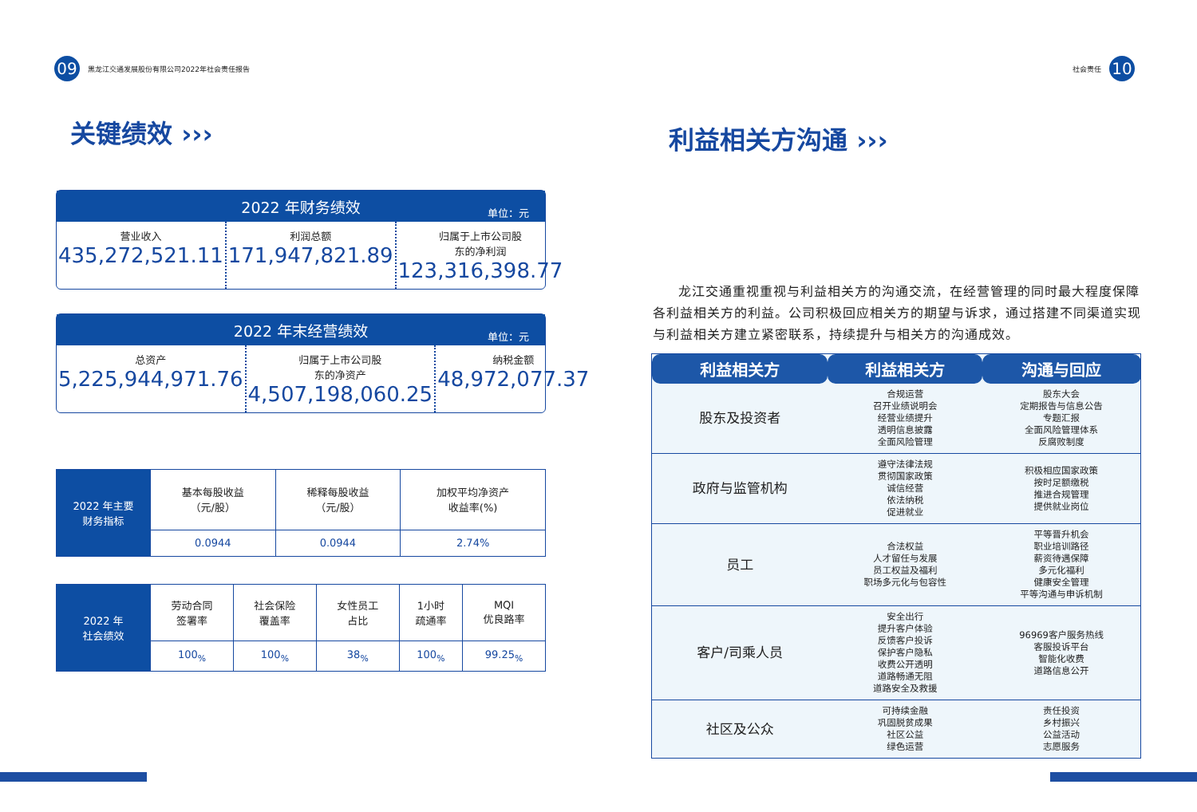09
黑龙江交通发展股份有限公司2022年社会责任报告
关键绩效 ›››
2022 年财务绩效
单位：元
营业收入
435,272,521.11
利润总额
171,947,821.89
归属于上市公司股
东的净利润
123,316,398.77
2022 年末经营绩效
单位：元
总资产
5,225,944,971.76
归属于上市公司股
东的净资产
4,507,198,060.25
纳税金额
48,972,077.37
| 2022 年主要 财务指标 | 基本每股收益 （元/股） | 稀释每股收益 （元/股） | 加权平均净资产 收益率(%) |
| | 0.0944 | 0.0944 | 2.74% |
| 2022 年 社会绩效 | 劳动合同 签署率 | 社会保险 覆盖率 | 女性员工 占比 | 1小时 疏通率 | MQI 优良路率 |
| | 100<sub>%</sub> | 100<sub>%</sub> | 38<sub>%</sub> | 100<sub>%</sub> | 99.25<sub>%</sub> |
社会责任
10
利益相关方沟通 ›››
龙江交通重视重视与利益相关方的沟通交流，在经营管理的同时最大程度保障各利益相关方的利益。公司积极回应相关方的期望与诉求，通过搭建不同渠道实现与利益相关方建立紧密联系，持续提升与相关方的沟通成效。
| 利益相关方 | 利益相关方 | 沟通与回应 |
| --- | --- | --- |
| 股东及投资者 | 合规运营 召开业绩说明会 经营业绩提升 透明信息披露 全面风险管理 | 股东大会 定期报告与信息公告 专题汇报 全面风险管理体系 反腐败制度 |
| 政府与监管机构 | 遵守法律法规 贯彻国家政策 诚信经营 依法纳税 促进就业 | 积极相应国家政策 按时足额缴税 推进合规管理 提供就业岗位 |
| 员工 | 合法权益 人才留任与发展 员工权益及福利 职场多元化与包容性 | 平等晋升机会 职业培训路径 薪资待遇保障 多元化福利 健康安全管理 平等沟通与申诉机制 |
| 客户/司乘人员 | 安全出行 提升客户体验 反馈客户投诉 保护客户隐私 收费公开透明 道路畅通无阻 道路安全及救援 | 96969客户服务热线 客服投诉平台 智能化收费 道路信息公开 |
| 社区及公众 | 可持续金融 巩固脱贫成果 社区公益 绿色运营 | 责任投资 乡村振兴 公益活动 志愿服务 |